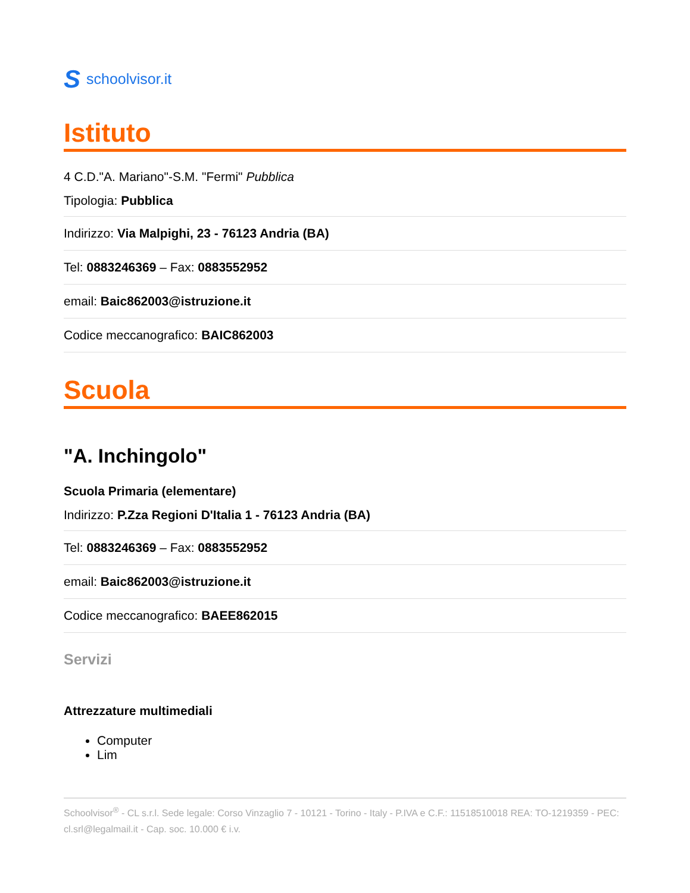Sschoolvisor.it
Istituto
4 C.D."A. Mariano"-S.M. "Fermi" Pubblica
Tipologia: Pubblica
Indirizzo: Via Malpighi, 23 - 76123 Andria (BA)
Tel: 0883246369 – Fax: 0883552952
email: Baic862003@istruzione.it
Codice meccanografico: BAIC862003
Scuola
"A. Inchingolo"
Scuola Primaria (elementare)
Indirizzo: P.Zza Regioni D'Italia 1 - 76123 Andria (BA)
Tel: 0883246369 – Fax: 0883552952
email: Baic862003@istruzione.it
Codice meccanografico: BAEE862015
Servizi
Attrezzature multimediali
Computer
Lim
Schoolvisor<sup>®</sup> - CL s.r.l. Sede legale: Corso Vinzaglio 7 - 10121 - Torino - Italy - P.IVA e C.F.: 11518510018 REA: TO-1219359 - PEC: cl.srl@legalmail.it - Cap. soc. 10.000 € i.v.